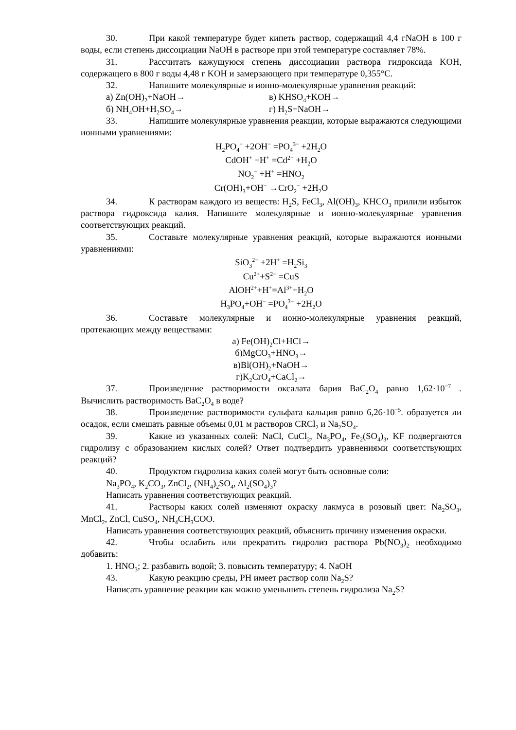30. При какой температуре будет кипеть раствор, содержащий 4,4 гNaOH в 100 г воды, если степень диссоциации NaOH в растворе при этой температуре составляет 78%.
31. Рассчитать кажущуюся степень диссоциации раствора гидроксида KOH, содержащего в 800 г воды 4,48 г KOH и замерзающего при температуре 0,355°С.
32. Напишите молекулярные и ионно-молекулярные уравнения реакций:
а) Zn(OH)<sub>2</sub>+NaOH→ в) KHSO<sub>4</sub>+KOH→
б) NH<sub>4</sub>OH+H<sub>2</sub>SO<sub>4</sub>→ г) H<sub>2</sub>S+NaOH→
33. Напишите молекулярные уравнения реакции, которые выражаются следующими ионными уравнениями:
H<sub>2</sub>PO<sub>4</sub><sup>−</sup> +2OH<sup>−</sup> =PO<sub>4</sub><sup>3−</sup> +2H<sub>2</sub>O
CdOH<sup>+</sup> +H<sup>+</sup> =Cd<sup>2+</sup> +H<sub>2</sub>O
NO<sub>2</sub><sup>−</sup> +H<sup>+</sup> =HNO<sub>2</sub>
Cr(OH)<sub>3</sub>+OH<sup>−</sup> →CrO<sub>2</sub><sup>−</sup> +2H<sub>2</sub>O
34. К растворам каждого из веществ: H<sub>2</sub>S, FeCl<sub>3</sub>, Al(OH)<sub>3</sub>, KHCO<sub>3</sub> прилили избыток раствора гидроксида калия. Напишите молекулярные и ионно-молекулярные уравнения соответствующих реакций.
35. Составьте молекулярные уравнения реакций, которые выражаются ионными уравнениями:
SiO<sub>3</sub><sup>2−</sup> +2H<sup>+</sup> =H<sub>2</sub>Si<sub>3</sub>
Cu<sup>2+</sup>+S<sup>2−</sup> =CuS
AlOH<sup>2+</sup>+H<sup>+</sup>=Al<sup>3+</sup>+H<sub>2</sub>O
H<sub>3</sub>PO<sub>4</sub>+OH<sup>−</sup> =PO<sub>4</sub><sup>3−</sup> +2H<sub>2</sub>O
36. Составьте молекулярные и ионно-молекулярные уравнения реакций, протекающих между веществами:
а) Fe(OH)<sub>2</sub>Cl+HCl→
б)MgCO<sub>3</sub>+HNO<sub>3</sub>→
в)Bl(OH)<sub>2</sub>+NaOH→
г)K<sub>2</sub>CrO<sub>4</sub>+CaCl<sub>2</sub>→
37. Произведение растворимости оксалата бария BaC<sub>2</sub>O<sub>4</sub> равно 1,62·10<sup>−7</sup> . Вычислить растворимость BaC<sub>2</sub>O<sub>4</sub> в воде?
38. Произведение растворимости сульфата кальция равно 6,26·10<sup>−5</sup>. образуется ли осадок, если смешать равные объемы 0,01 м растворов CRCl<sub>2</sub> и Na<sub>2</sub>SO<sub>4</sub>.
39. Какие из указанных солей: NaCl, CuCl<sub>2</sub>, Na<sub>3</sub>PO<sub>4</sub>, Fe<sub>2</sub>(SO<sub>4</sub>)<sub>3</sub>, KF подвергаются гидролизу с образованием кислых солей? Ответ подтвердить уравнениями соответствующих реакций?
40. Продуктом гидролиза каких солей могут быть основные соли:
Na<sub>3</sub>PO<sub>4</sub>, K<sub>2</sub>CO<sub>3</sub>, ZnCl<sub>2</sub>, (NH<sub>4</sub>)<sub>2</sub>SO<sub>4</sub>, Al<sub>2</sub>(SO<sub>4</sub>)<sub>3</sub>?
Написать уравнения соответствующих реакций.
41. Растворы каких солей изменяют окраску лакмуса в розовый цвет: Na<sub>2</sub>SO<sub>3</sub>, MnCl<sub>2</sub>, ZnCl, CuSO<sub>4</sub>, NH<sub>4</sub>CH<sub>3</sub>COO.
Написать уравнения соответствующих реакций, объяснить причину изменения окраски.
42. Чтобы ослабить или прекратить гидролиз раствора Pb(NO<sub>3</sub>)<sub>2</sub> необходимо добавить:
1. HNO<sub>3</sub>; 2. разбавить водой; 3. повысить температуру; 4. NaOH
43. Какую реакцию среды, PH имеет раствор соли Na<sub>2</sub>S?
Написать уравнение реакции как можно уменьшить степень гидролиза Na<sub>2</sub>S?